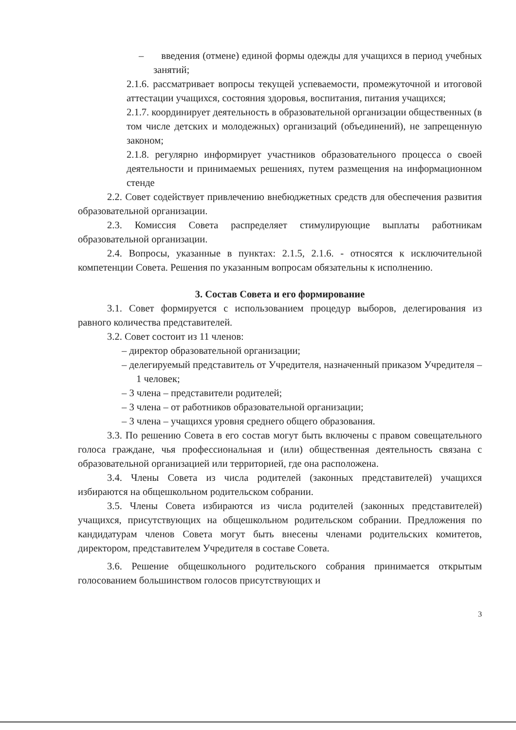– введения (отмене) единой формы одежды для учащихся в период учебных занятий;
2.1.6. рассматривает вопросы текущей успеваемости, промежуточной и итоговой аттестации учащихся, состояния здоровья, воспитания, питания учащихся;
2.1.7. координирует деятельность в образовательной организации общественных (в том числе детских и молодежных) организаций (объединений), не запрещенную законом;
2.1.8. регулярно информирует участников образовательного процесса о своей деятельности и принимаемых решениях, путем размещения на информационном стенде
2.2. Совет содействует привлечению внебюджетных средств для обеспечения развития образовательной организации.
2.3. Комиссия Совета распределяет стимулирующие выплаты работникам образовательной организации.
2.4. Вопросы, указанные в пунктах: 2.1.5, 2.1.6. - относятся к исключительной компетенции Совета. Решения по указанным вопросам обязательны к исполнению.
3. Состав Совета и его формирование
3.1. Совет формируется с использованием процедур выборов, делегирования из равного количества представителей.
3.2. Совет состоит из 11 членов:
– директор образовательной организации;
– делегируемый представитель от Учредителя, назначенный приказом Учредителя – 1 человек;
– 3 члена – представители родителей;
– 3 члена – от работников образовательной организации;
– 3 члена – учащихся уровня среднего общего образования.
3.3. По решению Совета в его состав могут быть включены с правом совещательного голоса граждане, чья профессиональная и (или) общественная деятельность связана с образовательной организацией или территорией, где она расположена.
3.4. Члены Совета из числа родителей (законных представителей) учащихся избираются на общешкольном родительском собрании.
3.5. Члены Совета избираются из числа родителей (законных представителей) учащихся, присутствующих на общешкольном родительском собрании. Предложения по кандидатурам членов Совета могут быть внесены членами родительских комитетов, директором, представителем Учредителя в составе Совета.
3.6. Решение общешкольного родительского собрания принимается открытым голосованием большинством голосов присутствующих и
3